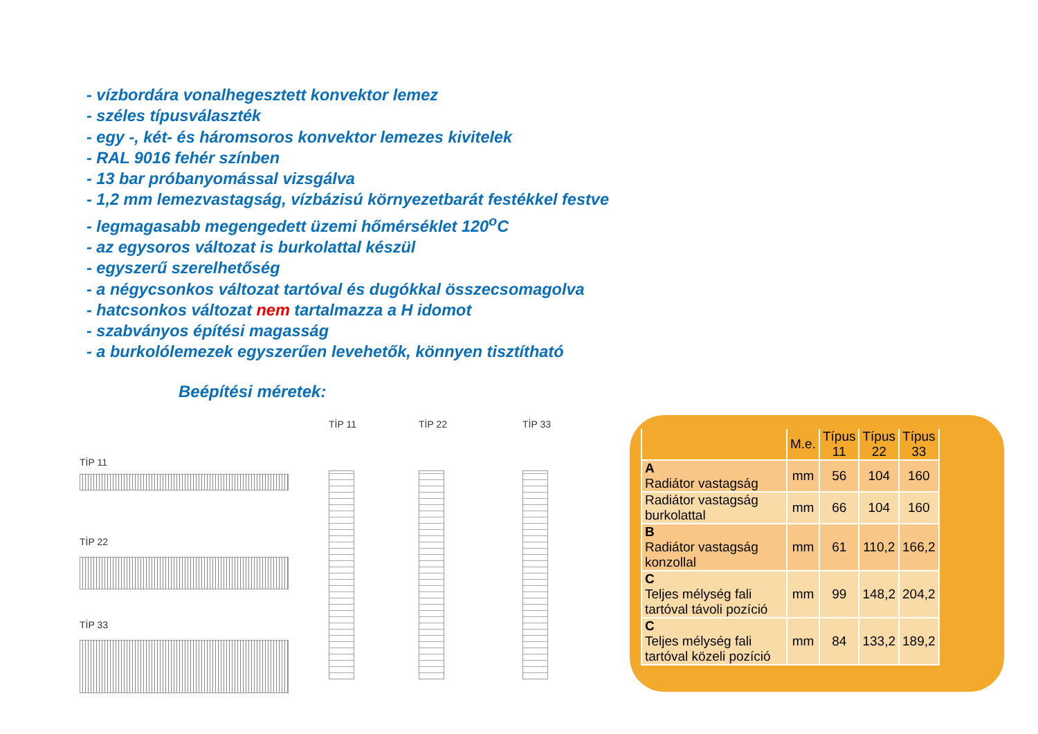- vízbordára vonalhegesztett konvektor lemez
- széles típusválaszték
- egy -, két- és háromsoros konvektor lemezes kivitelek
- RAL 9016 fehér színben
- 13 bar próbanyomással vizsgálva
- 1,2 mm lemezvastagság, vízbázisú környezetbarát festékkel festve
- legmagasabb megengedett üzemi hőmérséklet 120<sup>o</sup>C
- az egysoros változat is burkolattal készül
- egyszerű szerelhetőség
- a négycsonkos változat tartóval és dugókkal összecsomagolva
- hatcsonkos változat nem tartalmazza a H idomot
- szabványos építési magasság
- a burkolólemezek egyszerűen levehetők, könnyen tisztítható
Beépítési méretek:
TİP 11
TİP 22
TİP 33
TİP 11 TİP 22 TİP 33
| | M.e. | Típus 11 | Típus 22 | Típus 33 |
| --- | --- | --- | --- | --- |
| A Radiátor vastagság | mm | 56 | 104 | 160 |
| Radiátor vastagság burkolattal | mm | 66 | 104 | 160 |
| B Radiátor vastagság konzollal | mm | 61 | 110,2 | 166,2 |
| C Teljes mélység fali tartóval távoli pozíció | mm | 99 | 148,2 | 204,2 |
| C Teljes mélység fali tartóval közeli pozíció | mm | 84 | 133,2 | 189,2 |